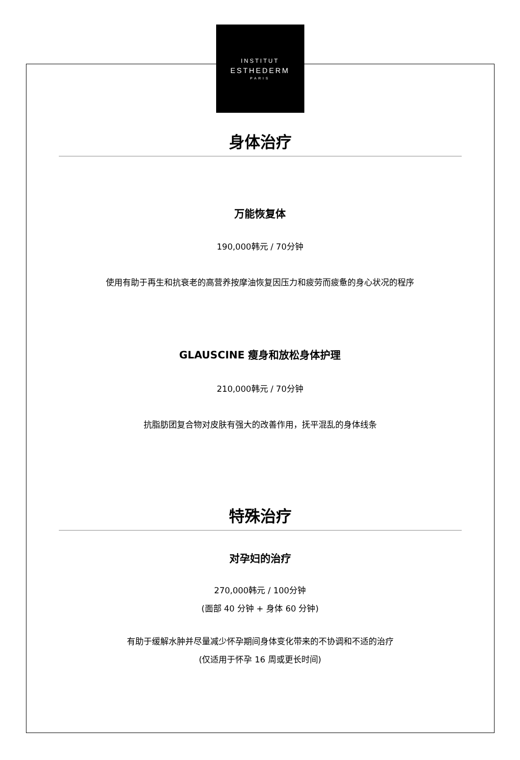INSTITUT
ESTHEDERM
PARIS
身体治疗
万能恢复体
190,000韩元 / 70分钟
使用有助于再生和抗衰老的高营养按摩油恢复因压力和疲劳而疲惫的身心状况的程序
GLAUSCINE 瘦身和放松身体护理
210,000韩元 / 70分钟
抗脂肪团复合物对皮肤有强大的改善作用，抚平混乱的身体线条
特殊治疗
对孕妇的治疗
270,000韩元 / 100分钟
(面部 40 分钟 + 身体 60 分钟)
有助于缓解水肿并尽量减少怀孕期间身体变化带来的不协调和不适的治疗
(仅适用于怀孕 16 周或更长时间)